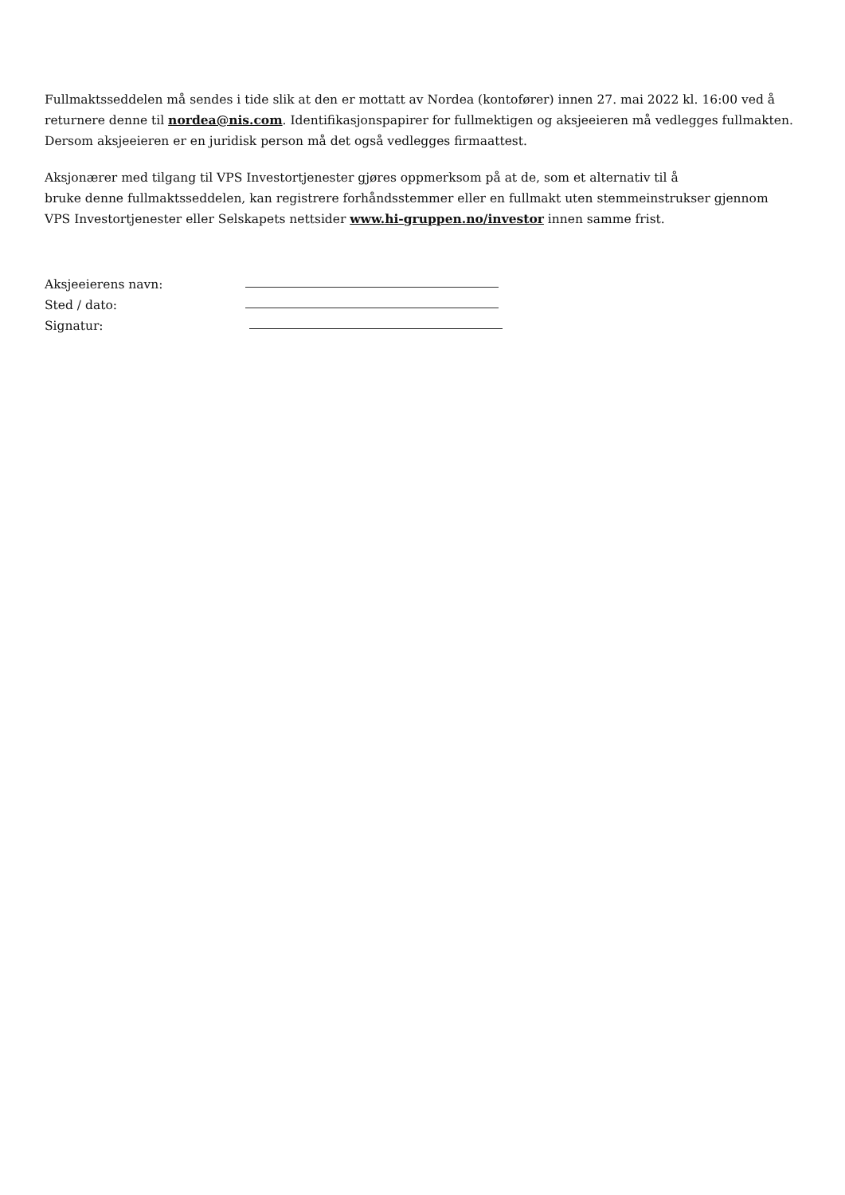Fullmaktsseddelen må sendes i tide slik at den er mottatt av Nordea (kontofører) innen 27. mai 2022 kl. 16:00 ved å returnere denne til nordea@nis.com. Identifikasjonspapirer for fullmektigen og aksjeeieren må vedlegges fullmakten. Dersom aksjeeieren er en juridisk person må det også vedlegges firmaattest.
Aksjonærer med tilgang til VPS Investortjenester gjøres oppmerksom på at de, som et alternativ til å
bruke denne fullmaktsseddelen, kan registrere forhåndsstemmer eller en fullmakt uten stemmeinstrukser gjennom VPS Investortjenester eller Selskapets nettsider www.hi-gruppen.no/investor innen samme frist.
Aksjeeierens navn:
Sted / dato:
Signatur: